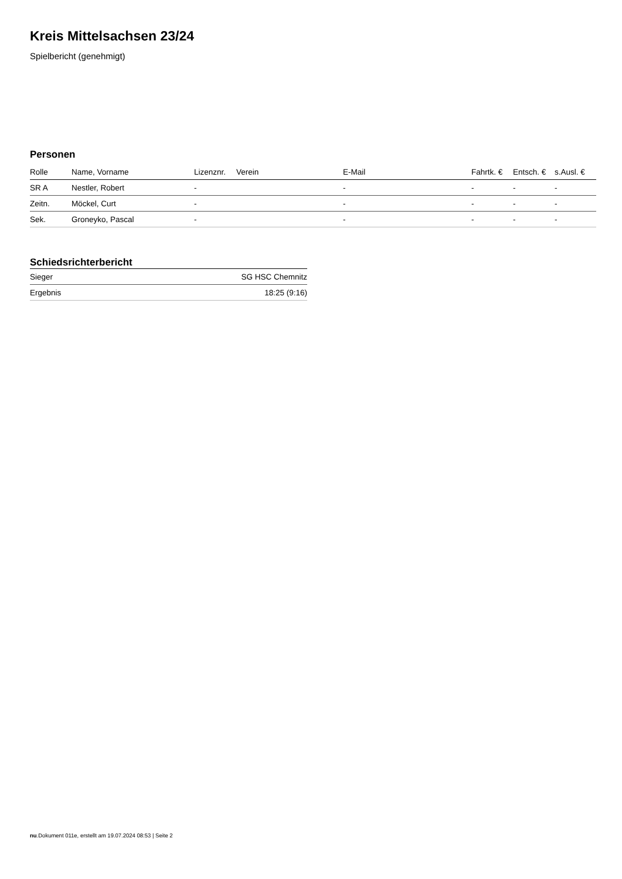Kreis Mittelsachsen 23/24
Spielbericht (genehmigt)
Personen
| Rolle | Name, Vorname | Lizenznr. | Verein | E-Mail | Fahrtk. € | Entsch. € | s.Ausl. € |
| --- | --- | --- | --- | --- | --- | --- | --- |
| SR A | Nestler, Robert | - | | - | - | - | - |
| Zeitn. | Möckel, Curt | - | | - | - | - | - |
| Sek. | Groneyko, Pascal | - | | - | - | - | - |
Schiedsrichterbericht
| Sieger | SG HSC Chemnitz |
| Ergebnis | 18:25 (9:16) |
nu.Dokument 011e, erstellt am 19.07.2024 08:53 | Seite 2